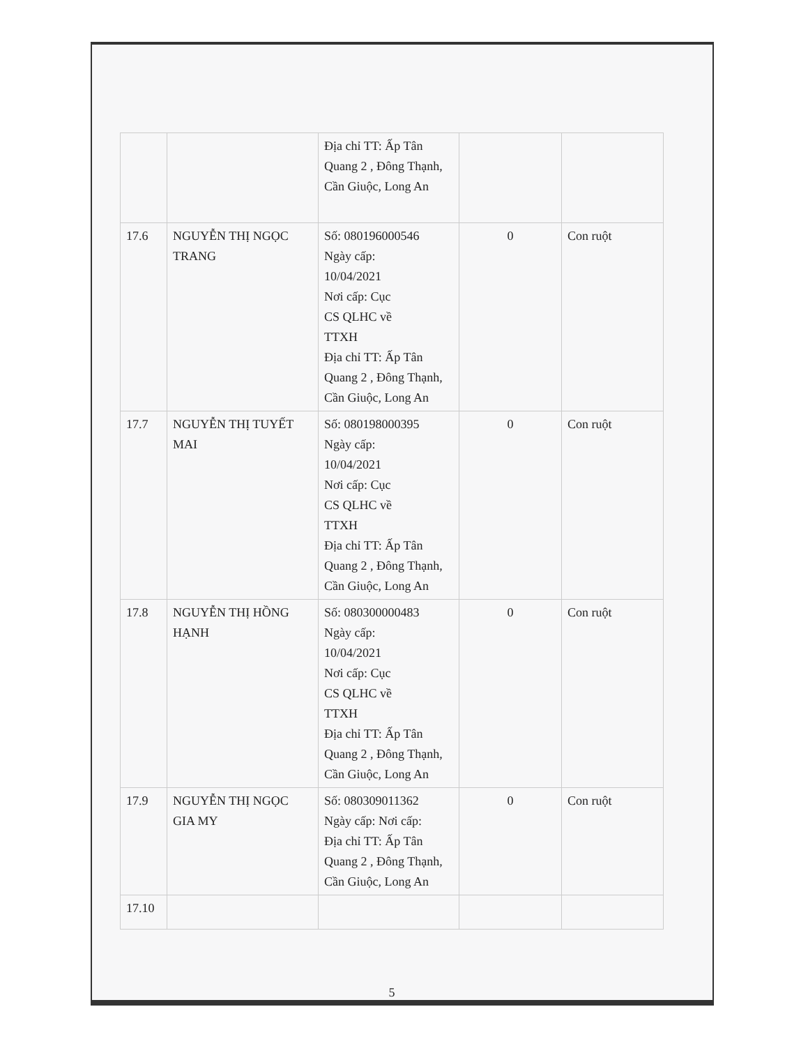| | | Địa chỉ TT: Ấp Tân Quang 2 , Đông Thạnh, Cần Giuộc, Long An | | |
| 17.6 | NGUYỄN THỊ NGỌC TRANG | Số: 080196000546 Ngày cấp: 10/04/2021 Nơi cấp: Cục CS QLHC về TTXH Địa chỉ TT: Ấp Tân Quang 2 , Đông Thạnh, Cần Giuộc, Long An | 0 | Con ruột |
| 17.7 | NGUYỄN THỊ TUYẾT MAI | Số: 080198000395 Ngày cấp: 10/04/2021 Nơi cấp: Cục CS QLHC về TTXH Địa chỉ TT: Ấp Tân Quang 2 , Đông Thạnh, Cần Giuộc, Long An | 0 | Con ruột |
| 17.8 | NGUYỄN THỊ HỒNG HẠNH | Số: 080300000483 Ngày cấp: 10/04/2021 Nơi cấp: Cục CS QLHC về TTXH Địa chỉ TT: Ấp Tân Quang 2 , Đông Thạnh, Cần Giuộc, Long An | 0 | Con ruột |
| 17.9 | NGUYỄN THỊ NGỌC GIA MY | Số: 080309011362 Ngày cấp: Nơi cấp: Địa chỉ TT: Ấp Tân Quang 2 , Đông Thạnh, Cần Giuộc, Long An | 0 | Con ruột |
| 17.10 | | | | |
5